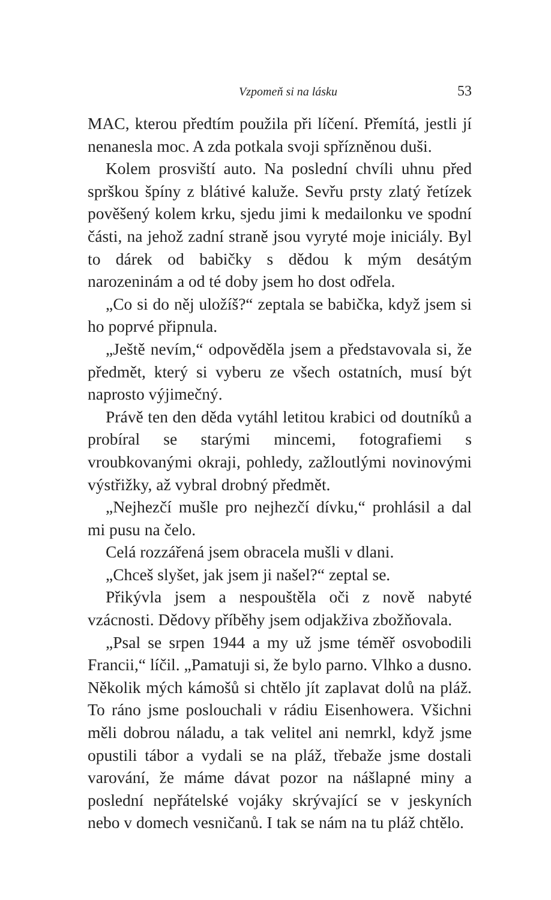Vzpomeň si na lásku 53
MAC, kterou předtím použila při líčení. Přemítá, jestli jí nenanesla moc. A zda potkala svoji spřízněnou duši.
Kolem prosviští auto. Na poslední chvíli uhnu před sprškou špíny z blátivé kaluže. Sevřu prsty zlatý řetízek pověšený kolem krku, sjedu jimi k medailonku ve spodní části, na jehož zadní straně jsou vyryté moje iniciály. Byl to dárek od babičky s dědou k mým desátým narozeninám a od té doby jsem ho dost odřela.
„Co si do něj uložíš?“ zeptala se babička, když jsem si ho poprvé připnula.
„Ještě nevím,“ odpověděla jsem a představovala si, že předmět, který si vyberu ze všech ostatních, musí být naprosto výjimečný.
Právě ten den děda vytáhl letitou krabici od doutníků a probíral se starými mincemi, fotografiemi s vroubkovanými okraji, pohledy, zažloutlými novinovými výstřižky, až vybral drobný předmět.
„Nejhezčí mušle pro nejhezčí dívku,“ prohlásil a dal mi pusu na čelo.
Celá rozzářená jsem obracela mušli v dlani.
„Chceš slyšet, jak jsem ji našel?“ zeptal se.
Přikývla jsem a nespouštěla oči z nově nabyté vzácnosti. Dědovy příběhy jsem odjakživa zbožňovala.
„Psal se srpen 1944 a my už jsme téměř osvobodili Francii,“ líčil. „Pamatuji si, že bylo parno. Vlhko a dusno. Několik mých kámošů si chtělo jít zaplavat dolů na pláž. To ráno jsme poslouchali v rádiu Eisenhowera. Všichni měli dobrou náladu, a tak velitel ani nemrkl, když jsme opustili tábor a vydali se na pláž, třebaže jsme dostali varování, že máme dávat pozor na nášlapné miny a poslední nepřátelské vojáky skrývající se v jeskyních nebo v domech vesničanů. I tak se nám na tu pláž chtělo.